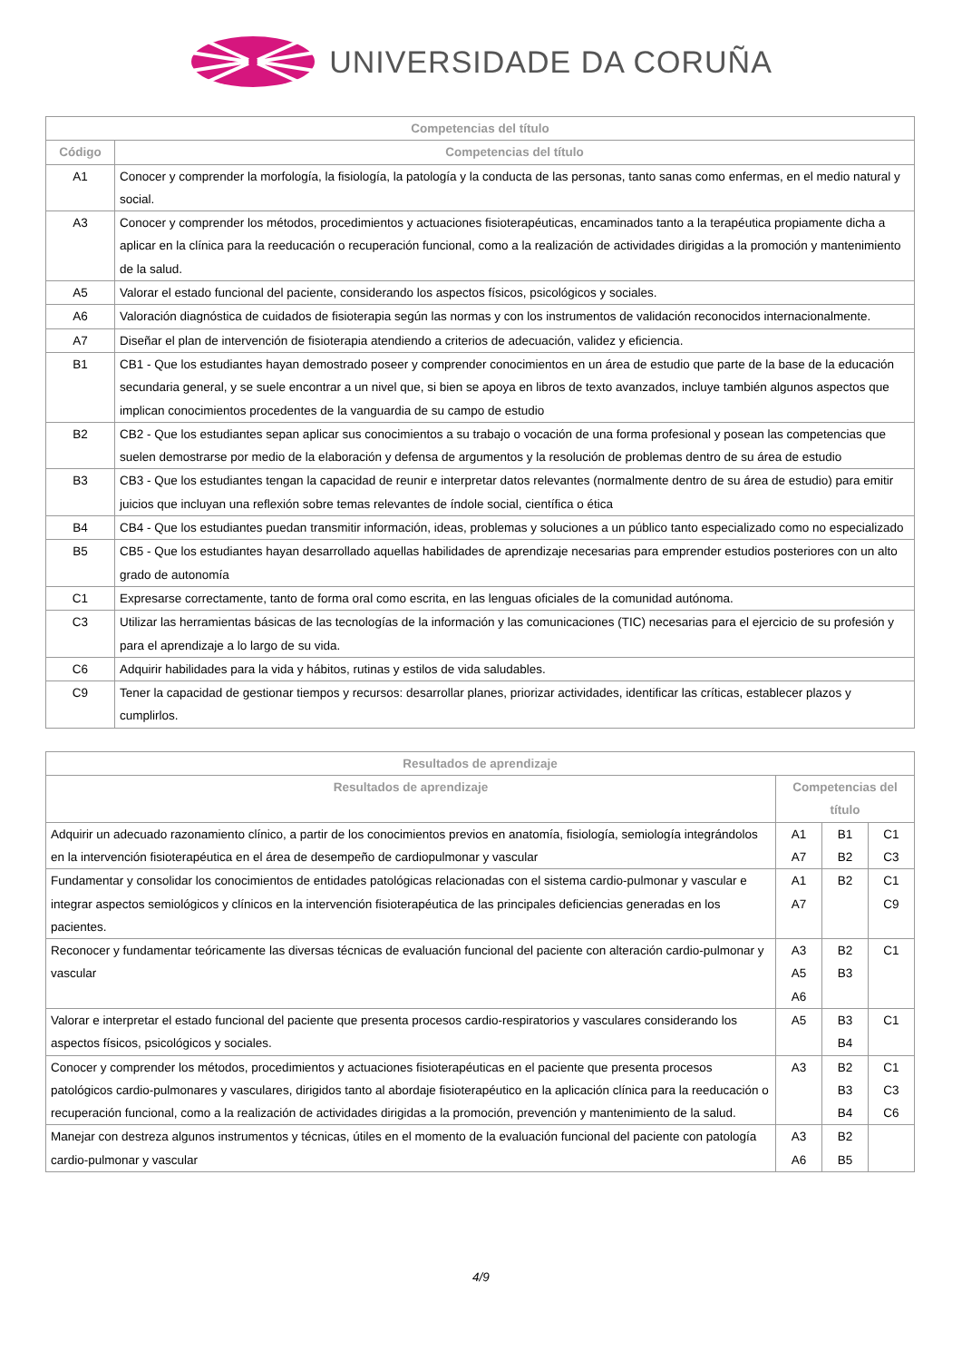UNIVERSIDADE DA CORUÑA
| Competencias del título | |
| --- | --- |
| Código | Competencias del título |
| A1 | Conocer y comprender la morfología, la fisiología, la patología y la conducta de las personas, tanto sanas como enfermas, en el medio natural y social. |
| A3 | Conocer y comprender los métodos, procedimientos y actuaciones fisioterapéuticas, encaminados tanto a la terapéutica propiamente dicha a aplicar en la clínica para la reeducación o recuperación funcional, como a la realización de actividades dirigidas a la promoción y mantenimiento de la salud. |
| A5 | Valorar el estado funcional del paciente, considerando los aspectos físicos, psicológicos y sociales. |
| A6 | Valoración diagnóstica de cuidados de fisioterapia según las normas y con los instrumentos de validación reconocidos internacionalmente. |
| A7 | Diseñar el plan de intervención de fisioterapia atendiendo a criterios de adecuación, validez y eficiencia. |
| B1 | CB1 - Que los estudiantes hayan demostrado poseer y comprender conocimientos en un área de estudio que parte de la base de la educación secundaria general, y se suele encontrar a un nivel que, si bien se apoya en libros de texto avanzados, incluye también algunos aspectos que implican conocimientos procedentes de la vanguardia de su campo de estudio |
| B2 | CB2 - Que los estudiantes sepan aplicar sus conocimientos a su trabajo o vocación de una forma profesional y posean las competencias que suelen demostrarse por medio de la elaboración y defensa de argumentos y la resolución de problemas dentro de su área de estudio |
| B3 | CB3 - Que los estudiantes tengan la capacidad de reunir e interpretar datos relevantes (normalmente dentro de su área de estudio) para emitir juicios que incluyan una reflexión sobre temas relevantes de índole social, científica o ética |
| B4 | CB4 - Que los estudiantes puedan transmitir información, ideas, problemas y soluciones a un público tanto especializado como no especializado |
| B5 | CB5 - Que los estudiantes hayan desarrollado aquellas habilidades de aprendizaje necesarias para emprender estudios posteriores con un alto grado de autonomía |
| C1 | Expresarse correctamente, tanto de forma oral como escrita, en las lenguas oficiales de la comunidad autónoma. |
| C3 | Utilizar las herramientas básicas de las tecnologías de la información y las comunicaciones (TIC) necesarias para el ejercicio de su profesión y para el aprendizaje a lo largo de su vida. |
| C6 | Adquirir habilidades para la vida y hábitos, rutinas y estilos de vida saludables. |
| C9 | Tener la capacidad de gestionar tiempos y recursos: desarrollar planes, priorizar actividades, identificar las críticas, establecer plazos y cumplirlos. |
| Resultados de aprendizaje | | | |
| --- | --- | --- | --- |
| Resultados de aprendizaje | Competencias del título | | |
| Adquirir un adecuado razonamiento clínico, a partir de los conocimientos previos en anatomía, fisiología, semiología integrándolos en la intervención fisioterapéutica en el área de desempeño de cardiopulmonar y vascular | A1 A7 | B1 B2 | C1 C3 |
| Fundamentar y consolidar los conocimientos de entidades patológicas relacionadas con el sistema cardio-pulmonar y vascular e integrar aspectos semiológicos y clínicos en la intervención fisioterapéutica de las principales deficiencias generadas en los pacientes. | A1 A7 | B2 | C1 C9 |
| Reconocer y fundamentar teóricamente las diversas técnicas de evaluación funcional del paciente con alteración cardio-pulmonar y vascular | A3 A5 A6 | B2 B3 | C1 |
| Valorar e interpretar el estado funcional del paciente que presenta procesos cardio-respiratorios y vasculares considerando los aspectos físicos, psicológicos y sociales. | A5 | B3 B4 | C1 |
| Conocer y comprender los métodos, procedimientos y actuaciones fisioterapéuticas en el paciente que presenta procesos patológicos cardio-pulmonares y vasculares, dirigidos tanto al abordaje fisioterapéutico en la aplicación clínica para la reeducación o recuperación funcional, como a la realización de actividades dirigidas a la promoción, prevención y mantenimiento de la salud. | A3 | B2 B3 B4 | C1 C3 C6 |
| Manejar con destreza algunos instrumentos y técnicas, útiles en el momento de la evaluación funcional del paciente con patología cardio-pulmonar y vascular | A3 A6 | B2 B5 | |
4/9